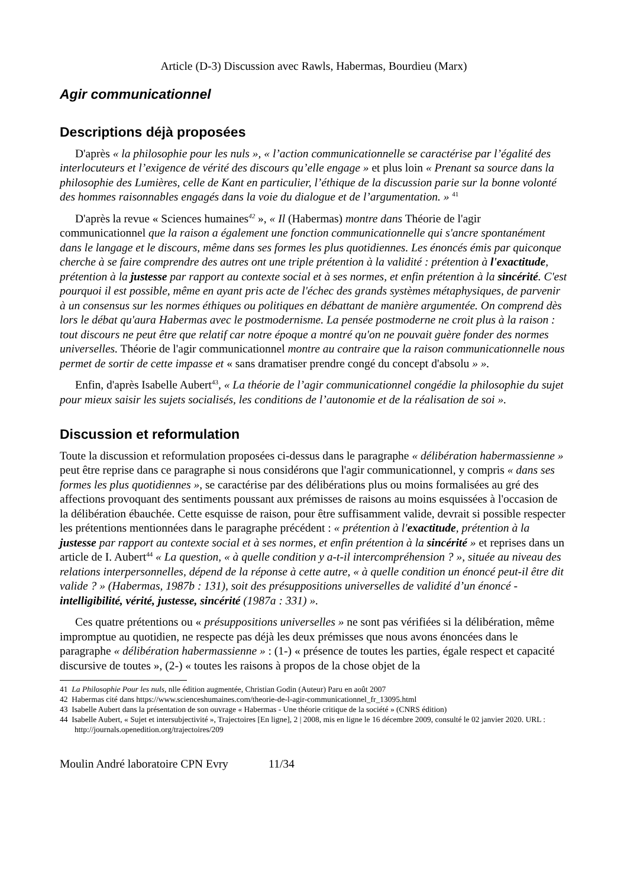Article (D-3) Discussion avec Rawls, Habermas, Bourdieu (Marx)
Agir communicationnel
Descriptions déjà proposées
D'après « la philosophie pour les nuls », « l’action communicationnelle se caractérise par l’égalité des interlocuteurs et l’exigence de vérité des discours qu’elle engage » et plus loin « Prenant sa source dans la philosophie des Lumières, celle de Kant en particulier, l’éthique de la discussion parie sur la bonne volonté des hommes raisonnables engagés dans la voie du dialogue et de l’argumentation. » <sup>41</sup>
D'après la revue « Sciences humaines<sup>42</sup> », « Il (Habermas) montre dans Théorie de l'agir communicationnel que la raison a également une fonction communicationnelle qui s'ancre spontanément dans le langage et le discours, même dans ses formes les plus quotidiennes. Les énoncés émis par quiconque cherche à se faire comprendre des autres ont une triple prétention à la validité : prétention à l'exactitude, prétention à la justesse par rapport au contexte social et à ses normes, et enfin prétention à la sincérité. C'est pourquoi il est possible, même en ayant pris acte de l'échec des grands systèmes métaphysiques, de parvenir à un consensus sur les normes éthiques ou politiques en débattant de manière argumentée. On comprend dès lors le débat qu'aura Habermas avec le postmodernisme. La pensée postmoderne ne croit plus à la raison : tout discours ne peut être que relatif car notre époque a montré qu'on ne pouvait guère fonder des normes universelles. Théorie de l'agir communicationnel montre au contraire que la raison communicationnelle nous permet de sortir de cette impasse et « sans dramatiser prendre congé du concept d'absolu » ».
Enfin, d'après Isabelle Aubert<sup>43</sup>, « La théorie de l’agir communicationnel congédie la philosophie du sujet pour mieux saisir les sujets socialisés, les conditions de l’autonomie et de la réalisation de soi ».
Discussion et reformulation
Toute la discussion et reformulation proposées ci-dessus dans le paragraphe « délibération habermassienne » peut être reprise dans ce paragraphe si nous considérons que l'agir communicationnel, y compris « dans ses formes les plus quotidiennes », se caractérise par des délibérations plus ou moins formalisées au gré des affections provoquant des sentiments poussant aux prémisses de raisons au moins esquissées à l'occasion de la délibération ébauchée. Cette esquisse de raison, pour être suffisamment valide, devrait si possible respecter les prétentions mentionnées dans le paragraphe précédent : « prétention à l'exactitude, prétention à la justesse par rapport au contexte social et à ses normes, et enfin prétention à la sincérité » et reprises dans un article de I. Aubert<sup>44</sup> « La question, « à quelle condition y a-t-il intercompréhension ? », située au niveau des relations interpersonnelles, dépend de la réponse à cette autre, « à quelle condition un énoncé peut-il être dit valide ? » (Habermas, 1987b : 131), soit des présuppositions universelles de validité d’un énoncé - intelligibilité, vérité, justesse, sincérité (1987a : 331) ».
Ces quatre prétentions ou « présuppositions universelles » ne sont pas vérifiées si la délibération, même impromptue au quotidien, ne respecte pas déjà les deux prémisses que nous avons énoncées dans le paragraphe « délibération habermassienne » : (1-) « présence de toutes les parties, égale respect et capacité discursive de toutes », (2-) « toutes les raisons à propos de la chose objet de la
41 La Philosophie Pour les nuls, nlle édition augmentée, Christian Godin (Auteur) Paru en août 2007
42 Habermas cité dans https://www.scienceshumaines.com/theorie-de-l-agir-communicationnel_fr_13095.html
43 Isabelle Aubert dans la présentation de son ouvrage « Habermas - Une théorie critique de la société » (CNRS édition)
44 Isabelle Aubert, « Sujet et intersubjectivité », Trajectoires [En ligne], 2 | 2008, mis en ligne le 16 décembre 2009, consulté le 02 janvier 2020. URL : http://journals.openedition.org/trajectoires/209
Moulin André laboratoire CPN Evry 11/34